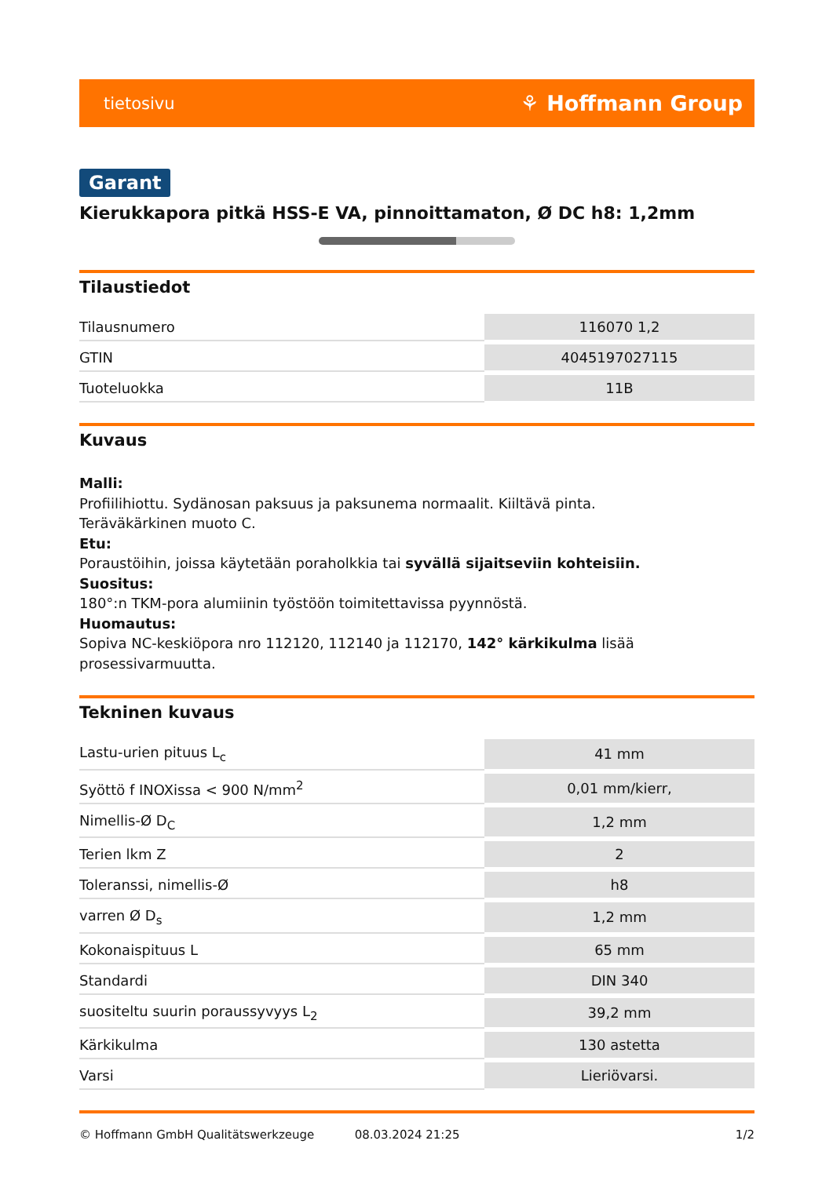tietosivu ⚘ Hoffmann Group
Garant
Kierukkapora pitkä HSS-E VA, pinnoittamaton, Ø DC h8: 1,2mm
Tilaustiedot
| Tilausnumero | 116070 1,2 |
| GTIN | 4045197027115 |
| Tuoteluokka | 11B |
Kuvaus
Malli:
Profiilihiottu. Sydänosan paksuus ja paksunema normaalit. Kiiltävä pinta.
Teräväkärkinen muoto C.
Etu:
Poraustöihin, joissa käytetään poraholkkia tai syvällä sijaitseviin kohteisiin.
Suositus:
180°:n TKM-pora alumiinin työstöön toimitettavissa pyynnöstä.
Huomautus:
Sopiva NC-keskiöpora nro 112120, 112140 ja 112170, 142° kärkikulma lisää prosessivarmuutta.
Tekninen kuvaus
| Lastu-urien pituus L<sub>c</sub> | 41 mm |
| Syöttö f INOXissa < 900 N/mm<sup>2</sup> | 0,01 mm/kierr, |
| Nimellis-Ø D<sub>C</sub> | 1,2 mm |
| Terien lkm Z | 2 |
| Toleranssi, nimellis-Ø | h8 |
| varren Ø D<sub>s</sub> | 1,2 mm |
| Kokonaispituus L | 65 mm |
| Standardi | DIN 340 |
| suositeltu suurin poraussyvyys L<sub>2</sub> | 39,2 mm |
| Kärkikulma | 130 astetta |
| Varsi | Lieriövarsi. |
© Hoffmann GmbH Qualitätswerkzeuge 08.03.2024 21:25 1/2